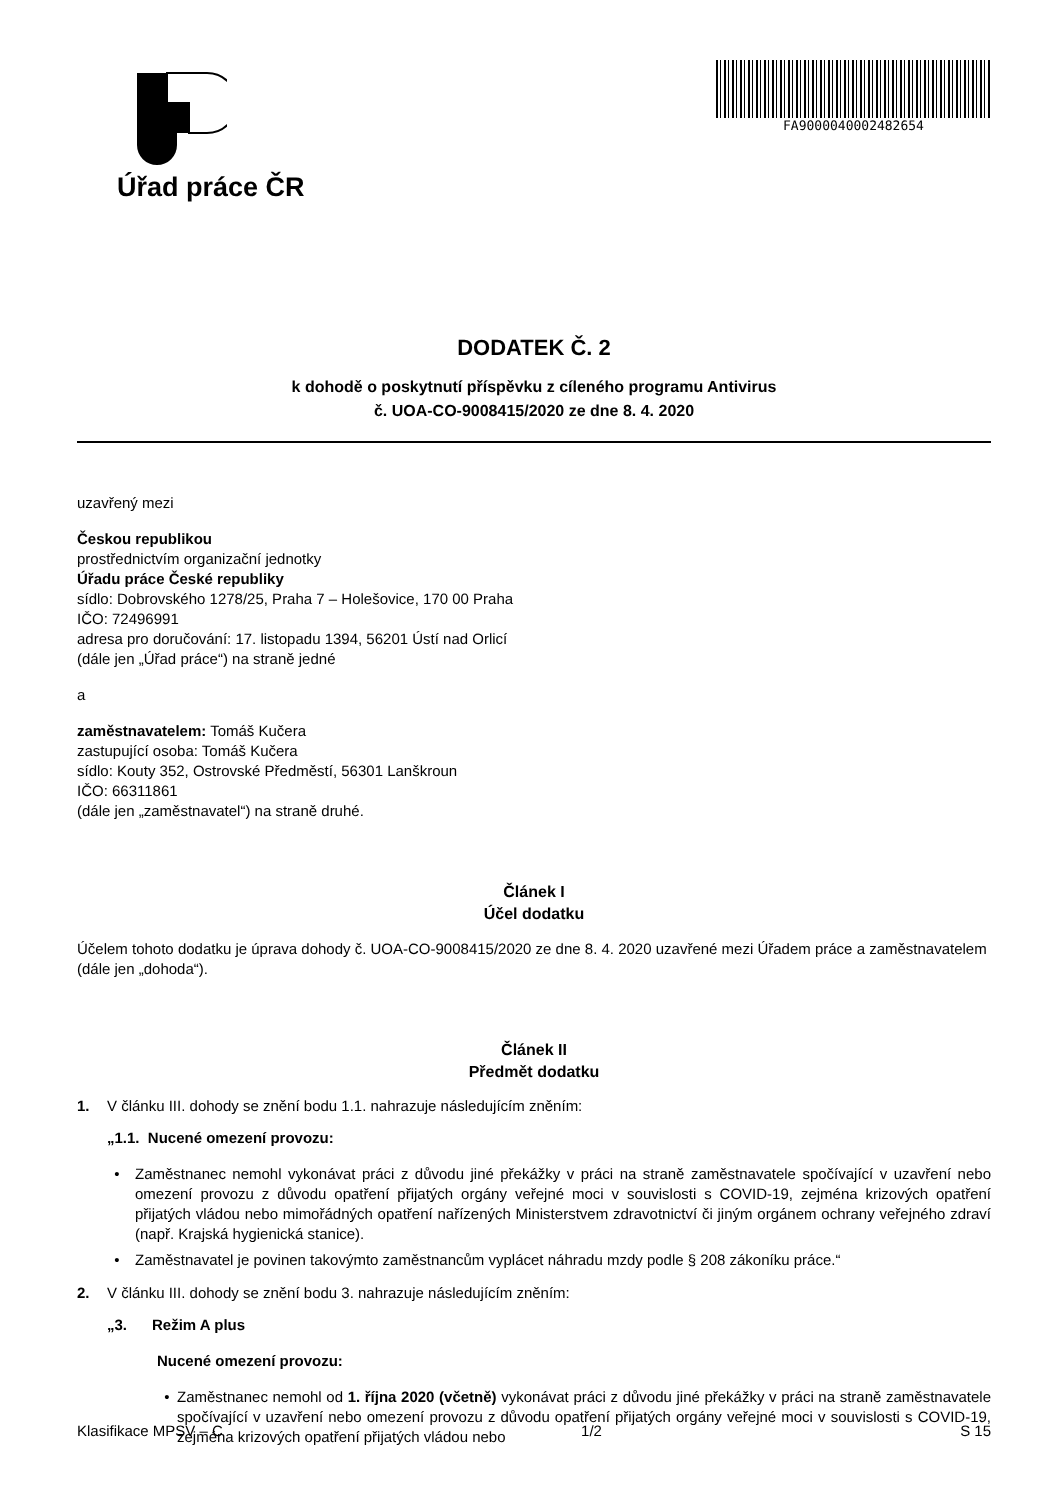Úřad práce ČR
FA900004000248265​4
DODATEK Č. 2
k dohodě o poskytnutí příspěvku z cíleného programu Antivirus
č. UOA-CO-9008415/2020 ze dne 8. 4. 2020
uzavřený mezi
Českou republikou
prostřednictvím organizační jednotky
Úřadu práce České republiky
sídlo: Dobrovského 1278/25, Praha 7 – Holešovice, 170 00 Praha
IČO: 72496991
adresa pro doručování: 17. listopadu 1394, 56201 Ústí nad Orlicí
(dále jen „Úřad práce“) na straně jedné
a
zaměstnavatelem: Tomáš Kučera
zastupující osoba: Tomáš Kučera
sídlo: Kouty 352, Ostrovské Předměstí, 56301 Lanškroun
IČO: 66311861
(dále jen „zaměstnavatel“) na straně druhé.
Článek I
Účel dodatku
Účelem tohoto dodatku je úprava dohody č. UOA-CO-9008415/2020 ze dne 8. 4. 2020 uzavřené mezi Úřadem práce a zaměstnavatelem (dále jen „dohoda“).
Článek II
Předmět dodatku
1. V článku III. dohody se znění bodu 1.1. nahrazuje následujícím zněním:
„1.1. Nucené omezení provozu:
• Zaměstnanec nemohl vykonávat práci z důvodu jiné překážky v práci na straně zaměstnavatele spočívající v uzavření nebo omezení provozu z důvodu opatření přijatých orgány veřejné moci v souvislosti s COVID-19, zejména krizových opatření přijatých vládou nebo mimořádných opatření nařízených Ministerstvem zdravotnictví či jiným orgánem ochrany veřejného zdraví (např. Krajská hygienická stanice).
• Zaměstnavatel je povinen takovýmto zaměstnancům vyplácet náhradu mzdy podle § 208 zákoníku práce.“
2. V článku III. dohody se znění bodu 3. nahrazuje následujícím zněním:
„3. Režim A plus
Nucené omezení provozu:
• Zaměstnanec nemohl od 1. října 2020 (včetně) vykonávat práci z důvodu jiné překážky v práci na straně zaměstnavatele spočívající v uzavření nebo omezení provozu z důvodu opatření přijatých orgány veřejné moci v souvislosti s COVID-19, zejména krizových opatření přijatých vládou nebo
Klasifikace MPSV – C 1/2 S 15